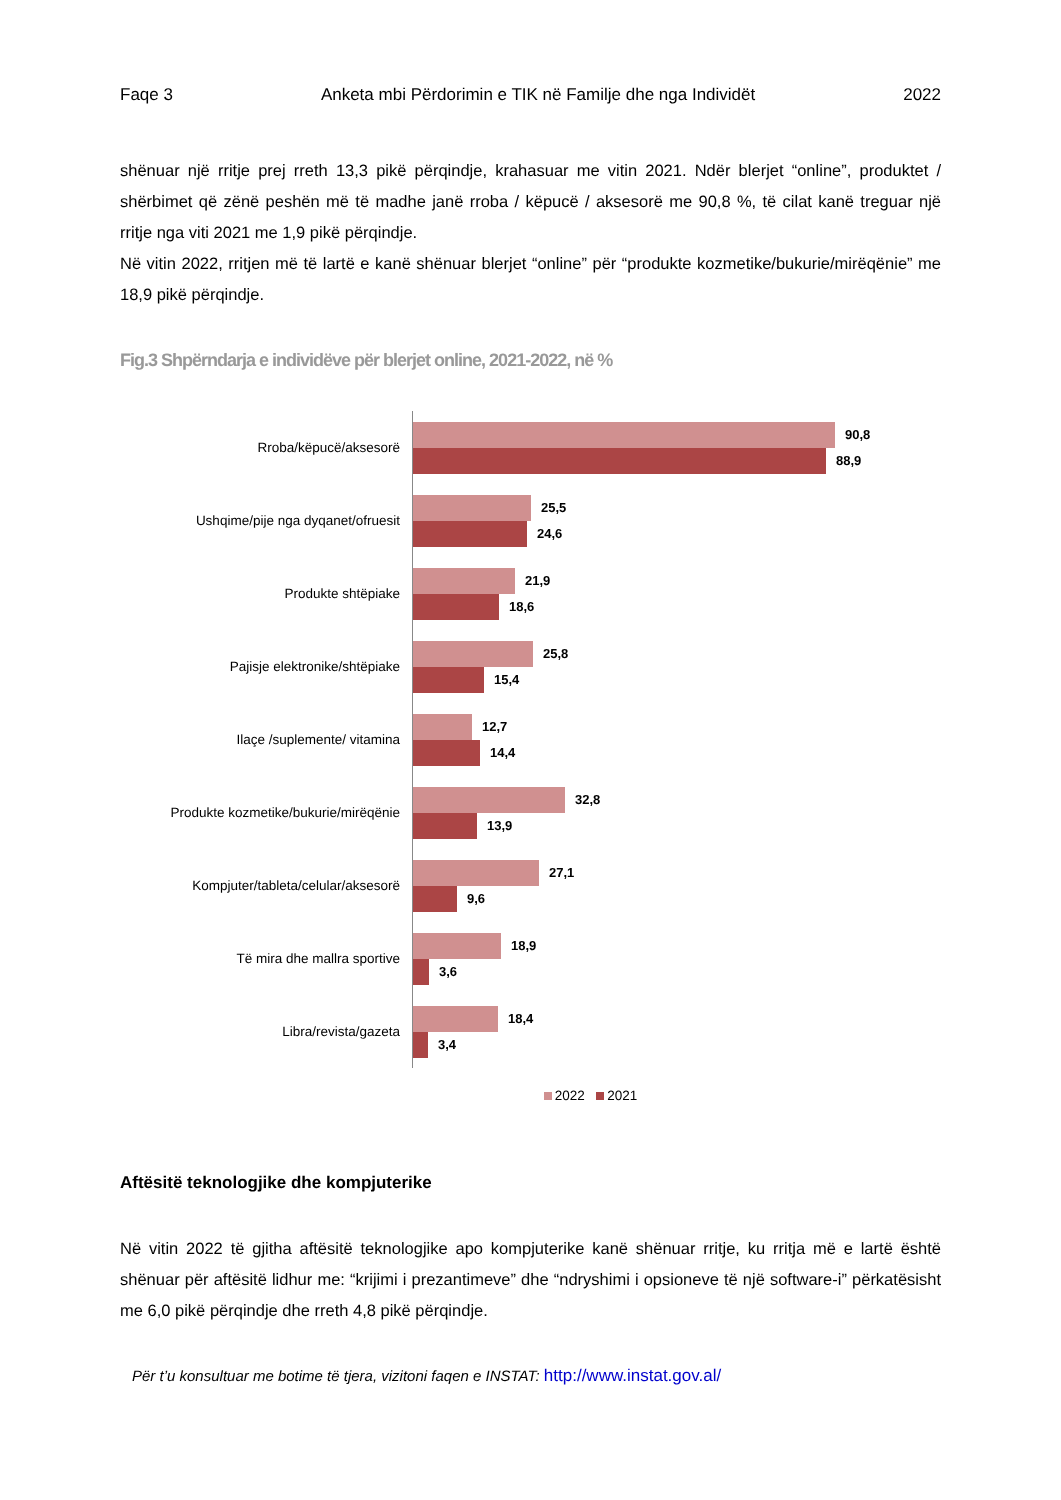Faqe 3 Anketa mbi Përdorimin e TIK në Familje dhe nga Individët 2022
shënuar një rritje prej rreth 13,3 pikë përqindje, krahasuar me vitin 2021. Ndër blerjet “online”, produktet / shërbimet që zënë peshën më të madhe janë rroba / këpucë / aksesorë me 90,8 %, të cilat kanë treguar një rritje nga viti 2021 me 1,9 pikë përqindje.
Në vitin 2022, rritjen më të lartë e kanë shënuar blerjet “online” për “produkte kozmetike/bukurie/mirëqënie” me 18,9 pikë përqindje.
Fig.3 Shpërndarja e individëve për blerjet online, 2021-2022, në %
Rroba/këpucë/aksesorë
90,8
88,9
Ushqime/pije nga dyqanet/ofruesit
25,5
24,6
Produkte shtëpiake
21,9
18,6
Pajisje elektronike/shtëpiake
25,8
15,4
Ilaçe /suplemente/ vitamina
12,7
14,4
Produkte kozmetike/bukurie/mirëqënie
32,8
13,9
Kompjuter/tableta/celular/aksesorë
27,1
9,6
Të mira dhe mallra sportive
18,9
3,6
Libra/revista/gazeta
18,4
3,4
2022 2021
Aftësitë teknologjike dhe kompjuterike
Në vitin 2022 të gjitha aftësitë teknologjike apo kompjuterike kanë shënuar rritje, ku rritja më e lartë është shënuar për aftësitë lidhur me: “krijimi i prezantimeve” dhe “ndryshimi i opsioneve të një software-i” përkatësisht me 6,0 pikë përqindje dhe rreth 4,8 pikë përqindje.
Për t’u konsultuar me botime të tjera, vizitoni faqen e INSTAT: http://www.instat.gov.al/